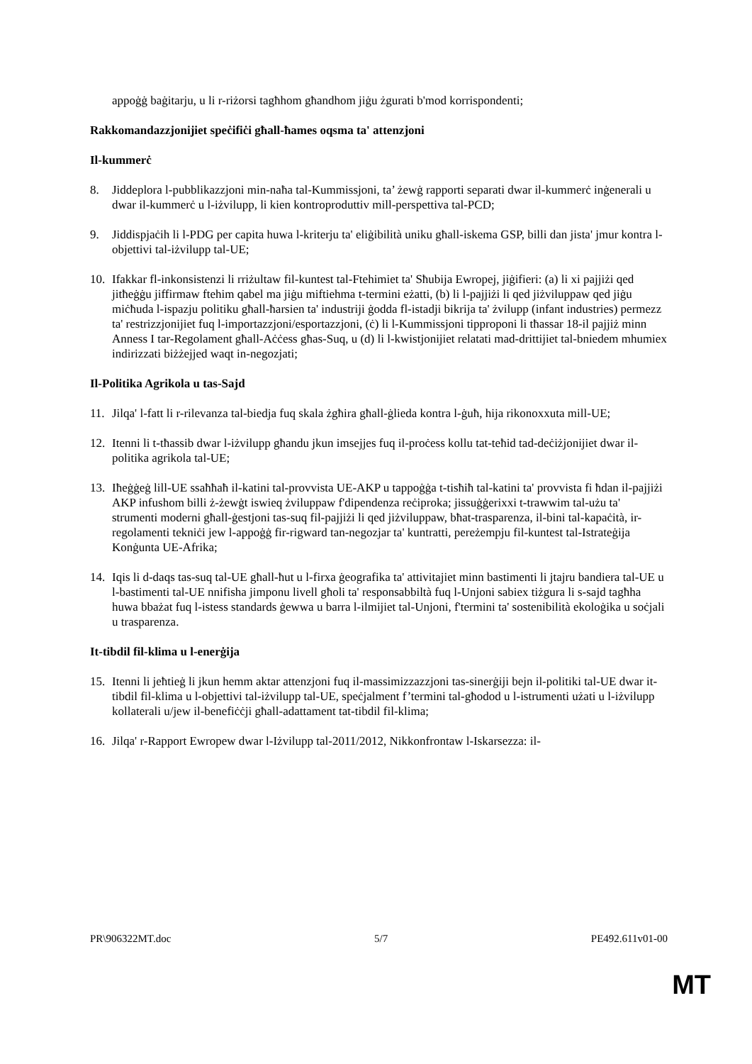appoġġ baġitarju, u li r-riżorsi tagħhom għandhom jiġu żgurati b'mod korrispondenti;
Rakkomandazzjonijiet speċifiċi għall-ħames oqsma ta' attenzjoni
Il-kummerċ
8. Jiddeplora l-pubblikazzjoni min-naħa tal-Kummissjoni, ta’ żewġ rapporti separati dwar il-kummerċ inġenerali u dwar il-kummerċ u l-iżvilupp, li kien kontroproduttiv mill-perspettiva tal-PCD;
9. Jiddispjaċih li l-PDG per capita huwa l-kriterju ta' eliġibilità uniku għall-iskema GSP, billi dan jista' jmur kontra l-objettivi tal-iżvilupp tal-UE;
10. Ifakkar fl-inkonsistenzi li rriżultaw fil-kuntest tal-Ftehimiet ta' Sħubija Ewropej, jiġifieri: (a) li xi pajjiżi qed jitħeġġu jiffirmaw ftehim qabel ma jiġu miftiehma t-termini eżatti, (b) li l-pajjiżi li qed jiżviluppaw qed jiġu miċħuda l-ispazju politiku għall-ħarsien ta' industriji ġodda fl-istadji bikrija ta' żvilupp (infant industries) permezz ta' restrizzjonijiet fuq l-importazzjoni/esportazzjoni, (ċ) li l-Kummissjoni tipproponi li tħassar 18-il pajjiż minn Anness I tar-Regolament għall-Aċċess għas-Suq, u (d) li l-kwistjonijiet relatati mad-drittijiet tal-bniedem mhumiex indirizzati biżżejjed waqt in-negozjati;
Il-Politika Agrikola u tas-Sajd
11. Jilqa' l-fatt li r-rilevanza tal-biedja fuq skala żgħira għall-ġlieda kontra l-ġuħ, hija rikonoxxuta mill-UE;
12. Itenni li t-tħassib dwar l-iżvilupp għandu jkun imsejjes fuq il-proċess kollu tat-teħid tad-deċiżjonijiet dwar il-politika agrikola tal-UE;
13. Iħeġġeġ lill-UE ssaħħaħ il-katini tal-provvista UE-AKP u tappoġġa t-tisħiħ tal-katini ta' provvista fi ħdan il-pajjiżi AKP infushom billi ż-żewġt iswieq żviluppaw f'dipendenza reċiproka; jissuġġerixxi t-trawwim tal-użu ta' strumenti moderni għall-ġestjoni tas-suq fil-pajjiżi li qed jiżviluppaw, bħat-trasparenza, il-bini tal-kapaċità, ir-regolamenti tekniċi jew l-appoġġ fir-rigward tan-negozjar ta' kuntratti, pereżempju fil-kuntest tal-Istrateġija Konġunta UE-Afrika;
14. Iqis li d-daqs tas-suq tal-UE għall-ħut u l-firxa ġeografika ta' attivitajiet minn bastimenti li jtajru bandiera tal-UE u l-bastimenti tal-UE nnifisha jimponu livell għoli ta' responsabbiltà fuq l-Unjoni sabiex tiżgura li s-sajd tagħha huwa bbażat fuq l-istess standards ġewwa u barra l-ilmijiet tal-Unjoni, f'termini ta' sostenibilità ekoloġika u soċjali u trasparenza.
It-tibdil fil-klima u l-enerġija
15. Itenni li jeħtieġ li jkun hemm aktar attenzjoni fuq il-massimizzazzjoni tas-sinerġiji bejn il-politiki tal-UE dwar it-tibdil fil-klima u l-objettivi tal-iżvilupp tal-UE, speċjalment f’termini tal-għodod u l-istrumenti użati u l-iżvilupp kollaterali u/jew il-benefiċċji għall-adattament tat-tibdil fil-klima;
16. Jilqa' r-Rapport Ewropew dwar l-Iżvilupp tal-2011/2012, Nikkonfrontaw l-Iskarsezza: il-
PR\906322MT.doc 5/7 PE492.611v01-00
MT